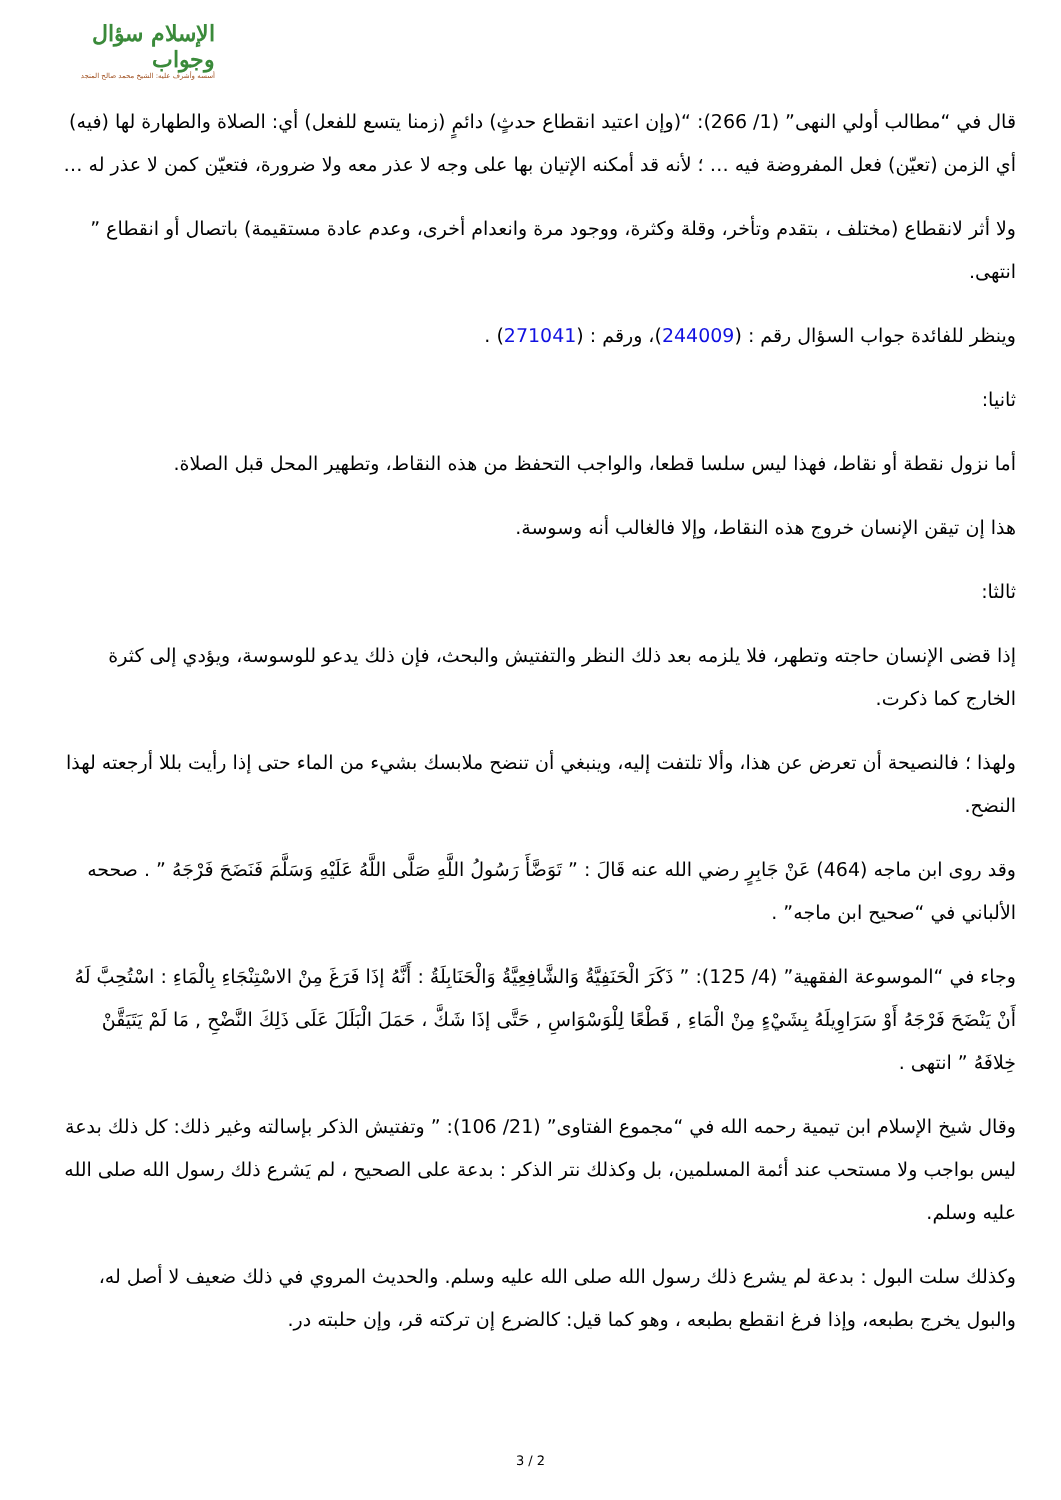الإسلام سؤال وجواب
أسسه وأشرف عليه: الشيخ محمد صالح المنجد
قال في “مطالب أولي النهى” (1/ 266): “(وإن اعتيد انقطاع حدثٍ) دائمٍ (زمنا يتسع للفعل) أي: الصلاة والطهارة لها (فيه) أي الزمن (تعيّن) فعل المفروضة فيه … ؛ لأنه قد أمكنه الإتيان بها على وجه لا عذر معه ولا ضرورة، فتعيّن كمن لا عذر له …
ولا أثر لانقطاع (مختلف ، بتقدم وتأخر، وقلة وكثرة، ووجود مرة وانعدام أخرى، وعدم عادة مستقيمة) باتصال أو انقطاع ” انتهى.
وينظر للفائدة جواب السؤال رقم : (244009)، ورقم : (271041) .
ثانيا:
أما نزول نقطة أو نقاط، فهذا ليس سلسا قطعا، والواجب التحفظ من هذه النقاط، وتطهير المحل قبل الصلاة.
هذا إن تيقن الإنسان خروج هذه النقاط، وإلا فالغالب أنه وسوسة.
ثالثا:
إذا قضى الإنسان حاجته وتطهر، فلا يلزمه بعد ذلك النظر والتفتيش والبحث، فإن ذلك يدعو للوسوسة، ويؤدي إلى كثرة الخارج كما ذكرت.
ولهذا ؛ فالنصيحة أن تعرض عن هذا، وألا تلتفت إليه، وينبغي أن تنضح ملابسك بشيء من الماء حتى إذا رأيت بللا أرجعته لهذا النضح.
وقد روى ابن ماجه (464) عَنْ جَابِرٍ رضي الله عنه قَالَ : ” تَوَضَّأَ رَسُولُ اللَّهِ صَلَّى اللَّهُ عَلَيْهِ وَسَلَّمَ فَنَضَحَ فَرْجَهُ ” . صححه الألباني في “صحيح ابن ماجه” .
وجاء في “الموسوعة الفقهية” (4/ 125): ” ذَكَرَ الْحَنَفِيَّةُ وَالشَّافِعِيَّةُ وَالْحَنَابِلَةُ : أَنَّهُ إذَا فَرَغَ مِنْ الاسْتِنْجَاءِ بِالْمَاءِ : اسْتُحِبَّ لَهُ أَنْ يَنْضَحَ فَرْجَهُ أَوْ سَرَاوِيلَهُ بِشَيْءٍ مِنْ الْمَاءِ , قَطْعًا لِلْوَسْوَاسِ , حَتَّى إذَا شَكَّ ، حَمَلَ الْبَلَلَ عَلَى ذَلِكَ النَّضْحِ , مَا لَمْ يَتَيَقَّنْ خِلافَهُ ” انتهى .
وقال شيخ الإسلام ابن تيمية رحمه الله في “مجموع الفتاوى” (21/ 106): ” وتفتيش الذكر بإسالته وغير ذلك: كل ذلك بدعة ليس بواجب ولا مستحب عند أئمة المسلمين، بل وكذلك نتر الذكر : بدعة على الصحيح ، لم يَشرع ذلك رسول الله صلى الله عليه وسلم.
وكذلك سلت البول : بدعة لم يشرع ذلك رسول الله صلى الله عليه وسلم. والحديث المروي في ذلك ضعيف لا أصل له، والبول يخرج بطبعه، وإذا فرغ انقطع بطبعه ، وهو كما قيل: كالضرع إن تركته قر، وإن حلبته در.
3 / 2